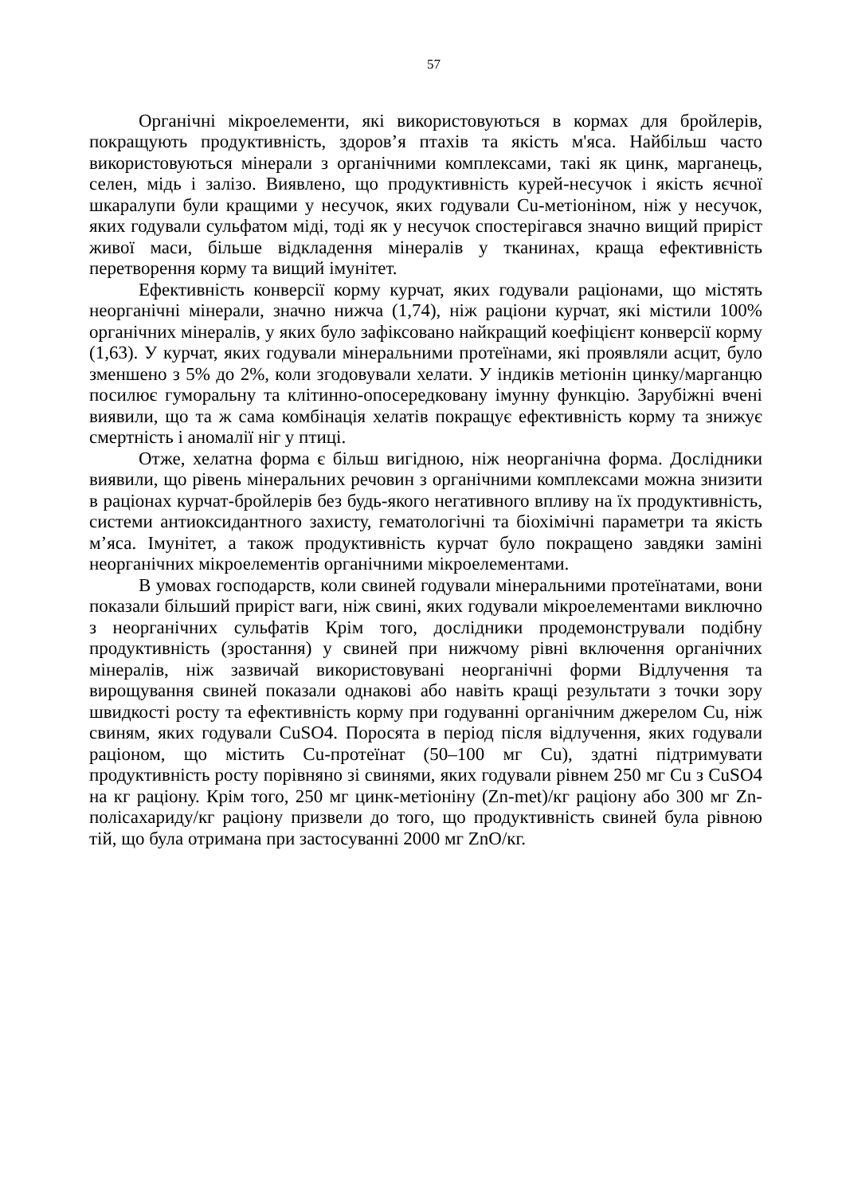57
Органічні мікроелементи, які використовуються в кормах для бройлерів, покращують продуктивність, здоров’я птахів та якість м'яса. Найбільш часто використовуються мінерали з органічними комплексами, такі як цинк, марганець, селен, мідь і залізо. Виявлено, що продуктивність курей-несучок і якість яєчної шкаралупи були кращими у несучок, яких годували Cu-метіоніном, ніж у несучок, яких годували сульфатом міді, тоді як у несучок спостерігався значно вищий приріст живої маси, більше відкладення мінералів у тканинах, краща ефективність перетворення корму та вищий імунітет.
Ефективність конверсії корму курчат, яких годували раціонами, що містять неорганічні мінерали, значно нижча (1,74), ніж раціони курчат, які містили 100% органічних мінералів, у яких було зафіксовано найкращий коефіцієнт конверсії корму (1,63). У курчат, яких годували мінеральними протеїнами, які проявляли асцит, було зменшено з 5% до 2%, коли згодовували хелати. У індиків метіонін цинку/марганцю посилює гуморальну та клітинно-опосередковану імунну функцію. Зарубіжні вчені виявили, що та ж сама комбінація хелатів покращує ефективність корму та знижує смертність і аномалії ніг у птиці.
Отже, хелатна форма є більш вигідною, ніж неорганічна форма. Дослідники виявили, що рівень мінеральних речовин з органічними комплексами можна знизити в раціонах курчат-бройлерів без будь-якого негативного впливу на їх продуктивність, системи антиоксидантного захисту, гематологічні та біохімічні параметри та якість м’яса. Імунітет, а також продуктивність курчат було покращено завдяки заміні неорганічних мікроелементів органічними мікроелементами.
В умовах господарств, коли свиней годували мінеральними протеїнатами, вони показали більший приріст ваги, ніж свині, яких годували мікроелементами виключно з неорганічних сульфатів Крім того, дослідники продемонстрували подібну продуктивність (зростання) у свиней при нижчому рівні включення органічних мінералів, ніж зазвичай використовувані неорганічні форми Відлучення та вирощування свиней показали однакові або навіть кращі результати з точки зору швидкості росту та ефективність корму при годуванні органічним джерелом Cu, ніж свиням, яких годували CuSO4. Поросята в період після відлучення, яких годували раціоном, що містить Cu-протеїнат (50–100 мг Cu), здатні підтримувати продуктивність росту порівняно зі свинями, яких годували рівнем 250 мг Cu з CuSO4 на кг раціону. Крім того, 250 мг цинк-метіоніну (Zn-met)/кг раціону або 300 мг Zn-полісахариду/кг раціону призвели до того, що продуктивність свиней була рівною тій, що була отримана при застосуванні 2000 мг ZnO/кг.